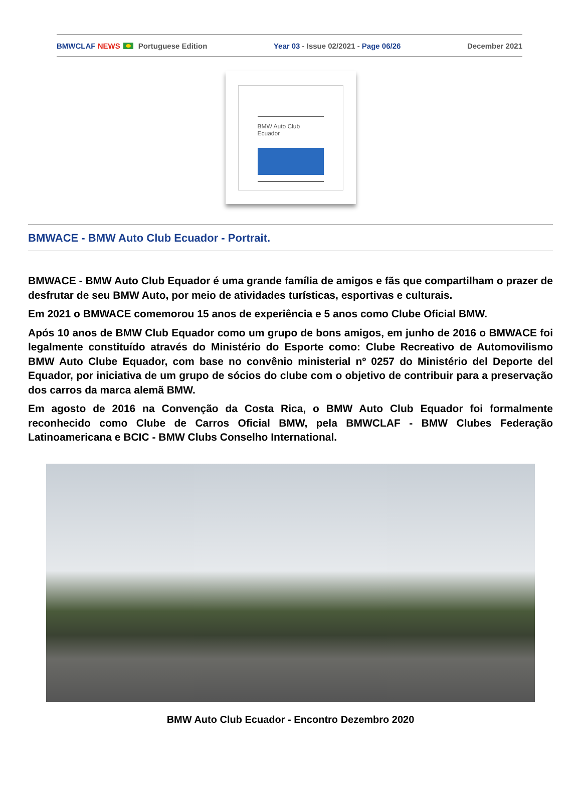BMWCLAF NEWS Portuguese Edition Year 03 - Issue 02/2021 - Page 06/26 December 2021
BMW Auto Club
Ecuador
BMWACE - BMW Auto Club Ecuador - Portrait.
BMWACE - BMW Auto Club Equador é uma grande família de amigos e fãs que compartilham o prazer de desfrutar de seu BMW Auto, por meio de atividades turísticas, esportivas e culturais.
Em 2021 o BMWACE comemorou 15 anos de experiência e 5 anos como Clube Oficial BMW.
Após 10 anos de BMW Club Equador como um grupo de bons amigos, em junho de 2016 o BMWACE foi legalmente constituído através do Ministério do Esporte como: Clube Recreativo de Automovilismo BMW Auto Clube Equador, com base no convênio ministerial nº 0257 do Ministério del Deporte del Equador, por iniciativa de um grupo de sócios do clube com o objetivo de contribuir para a preservação dos carros da marca alemã BMW.
Em agosto de 2016 na Convenção da Costa Rica, o BMW Auto Club Equador foi formalmente reconhecido como Clube de Carros Oficial BMW, pela BMWCLAF - BMW Clubes Federação Latinoamericana e BCIC - BMW Clubs Conselho International.
BMW Auto Club Ecuador - Encontro Dezembro 2020